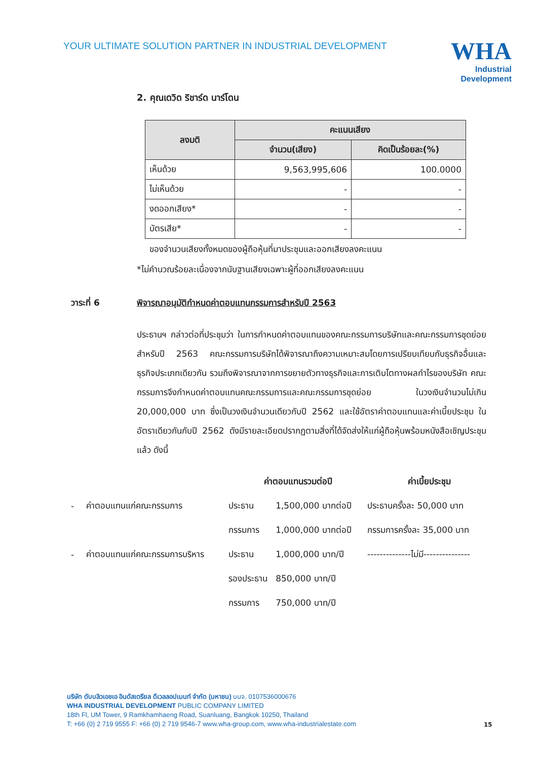YOUR ULTIMATE SOLUTION PARTNER IN INDUSTRIAL DEVELOPMENT
WHA
Industrial
Development
2. คุณเดวิด ริชาร์ด นาร์โดน
| ลงมติ | คะแนนเสียง | |
| --- | --- | --- |
| | จำนวน(เสียง) | คิดเป็นร้อยละ(%) |
| เห็นด้วย | 9,563,995,606 | 100.0000 |
| ไม่เห็นด้วย | - | - |
| งดออกเสียง* | - | - |
| บัตรเสีย* | - | - |
ของจำนวนเสียงทั้งหมดของผู้ถือหุ้นที่มาประชุมและออกเสียงลงคะแนน
*ไม่คำนวณร้อยละเนื่องจากนับฐานเสียงเฉพาะผู้ที่ออกเสียงลงคะแนน
วาระที่ 6 พิจารณาอนุมัติกำหนดค่าตอบแทนกรรมการสำหรับปี 2563
ประธานฯ กล่าวต่อที่ประชุมว่า ในการกำหนดค่าตอบแทนของคณะกรรมการบริษัทและคณะกรรมการชุดย่อย สำหรับปี 2563 คณะกรรมการบริษัทได้พิจารณาถึงความเหมาะสมโดยการเปรียบเทียบกับธุรกิจอื่นและธุรกิจประเภทเดียวกัน รวมถึงพิจารณาจากการขยายตัวทางธุรกิจและการเติบโตทางผลกำไรของบริษัท คณะกรรมการจึงกำหนดค่าตอบแทนคณะกรรมการและคณะกรรมการชุดย่อย ในวงเงินจำนวนไม่เกิน 20,000,000 บาท ซึ่งเป็นวงเงินจำนวนเดียวกับปี 2562 และใช้อัตราค่าตอบแทนและค่าเบี้ยประชุม ในอัตราเดียวกันกับปี 2562 ดังมีรายละเอียดปรากฏตามสิ่งที่ได้จัดส่งให้แก่ผู้ถือหุ้นพร้อมหนังสือเชิญประชุมแล้ว ดังนี้
| | | ค่าตอบแทนรวมต่อปี | | ค่าเบี้ยประชุม |
| - | ค่าตอบแทนแก่คณะกรรมการ | ประธาน | 1,500,000 บาทต่อปี | ประธานครั้งละ 50,000 บาท |
| | | กรรมการ | 1,000,000 บาทต่อปี | กรรมการครั้งละ 35,000 บาท |
| - | ค่าตอบแทนแก่คณะกรรมการบริหาร | ประธาน | 1,000,000 บาท/ปี | --------------ไม่มี--------------- |
| | | รองประธาน | 850,000 บาท/ปี | |
| | | กรรมการ | 750,000 บาท/ปี | |
บริษัท ดับบลิวเอชเอ อินดัสเตรียล ดีเวลลอปเมนท์ จำกัด (มหาชน) บมจ. 0107536000676
WHA INDUSTRIAL DEVELOPMENT PUBLIC COMPANY LIMITED
18th Fl, UM Tower, 9 Ramkhamhaeng Road, Suanluang, Bangkok 10250, Thailand
T: +66 (0) 2 719 9555 F: +66 (0) 2 719 9546-7 www.wha-group.com, www.wha-industrialestate.com
15